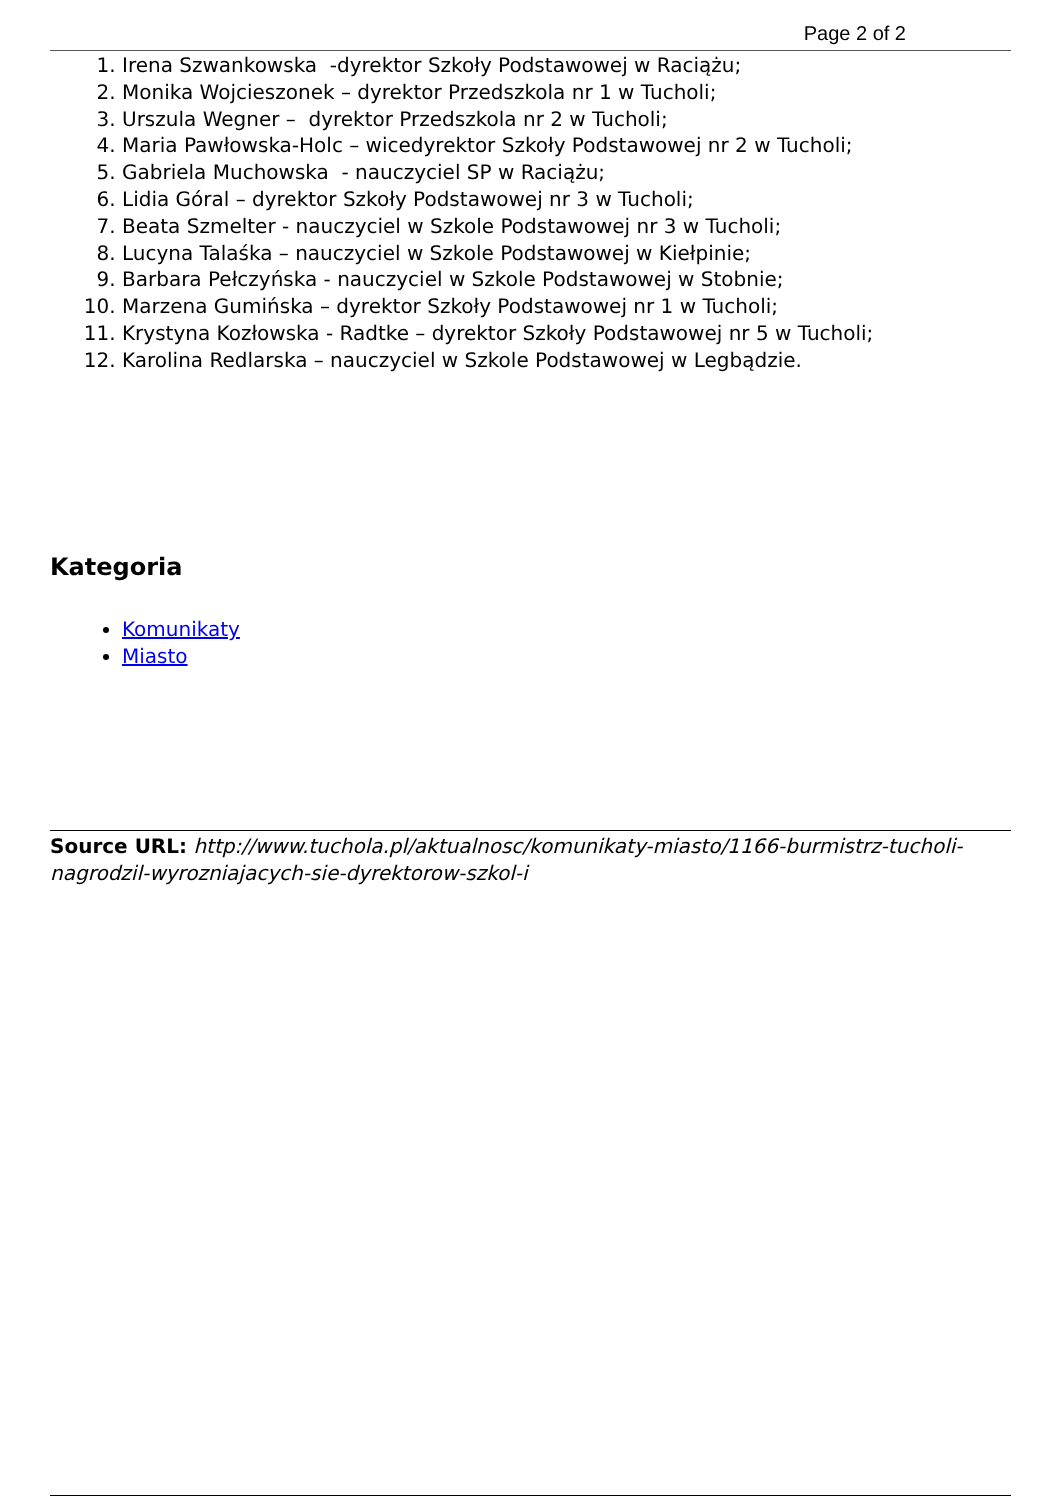Page 2 of 2
1. Irena Szwankowska -dyrektor Szkoły Podstawowej w Raciążu;
2. Monika Wojcieszonek – dyrektor Przedszkola nr 1 w Tucholi;
3. Urszula Wegner – dyrektor Przedszkola nr 2 w Tucholi;
4. Maria Pawłowska-Holc – wicedyrektor Szkoły Podstawowej nr 2 w Tucholi;
5. Gabriela Muchowska - nauczyciel SP w Raciążu;
6. Lidia Góral – dyrektor Szkoły Podstawowej nr 3 w Tucholi;
7. Beata Szmelter - nauczyciel w Szkole Podstawowej nr 3 w Tucholi;
8. Lucyna Talaśka – nauczyciel w Szkole Podstawowej w Kiełpinie;
9. Barbara Pełczyńska - nauczyciel w Szkole Podstawowej w Stobnie;
10. Marzena Gumińska – dyrektor Szkoły Podstawowej nr 1 w Tucholi;
11. Krystyna Kozłowska - Radtke – dyrektor Szkoły Podstawowej nr 5 w Tucholi;
12. Karolina Redlarska – nauczyciel w Szkole Podstawowej w Legbądzie.
Kategoria
Komunikaty
Miasto
Source URL: http://www.tuchola.pl/aktualnosc/komunikaty-miasto/1166-burmistrz-tucholi-nagrodzil-wyrozniajacych-sie-dyrektorow-szkol-i